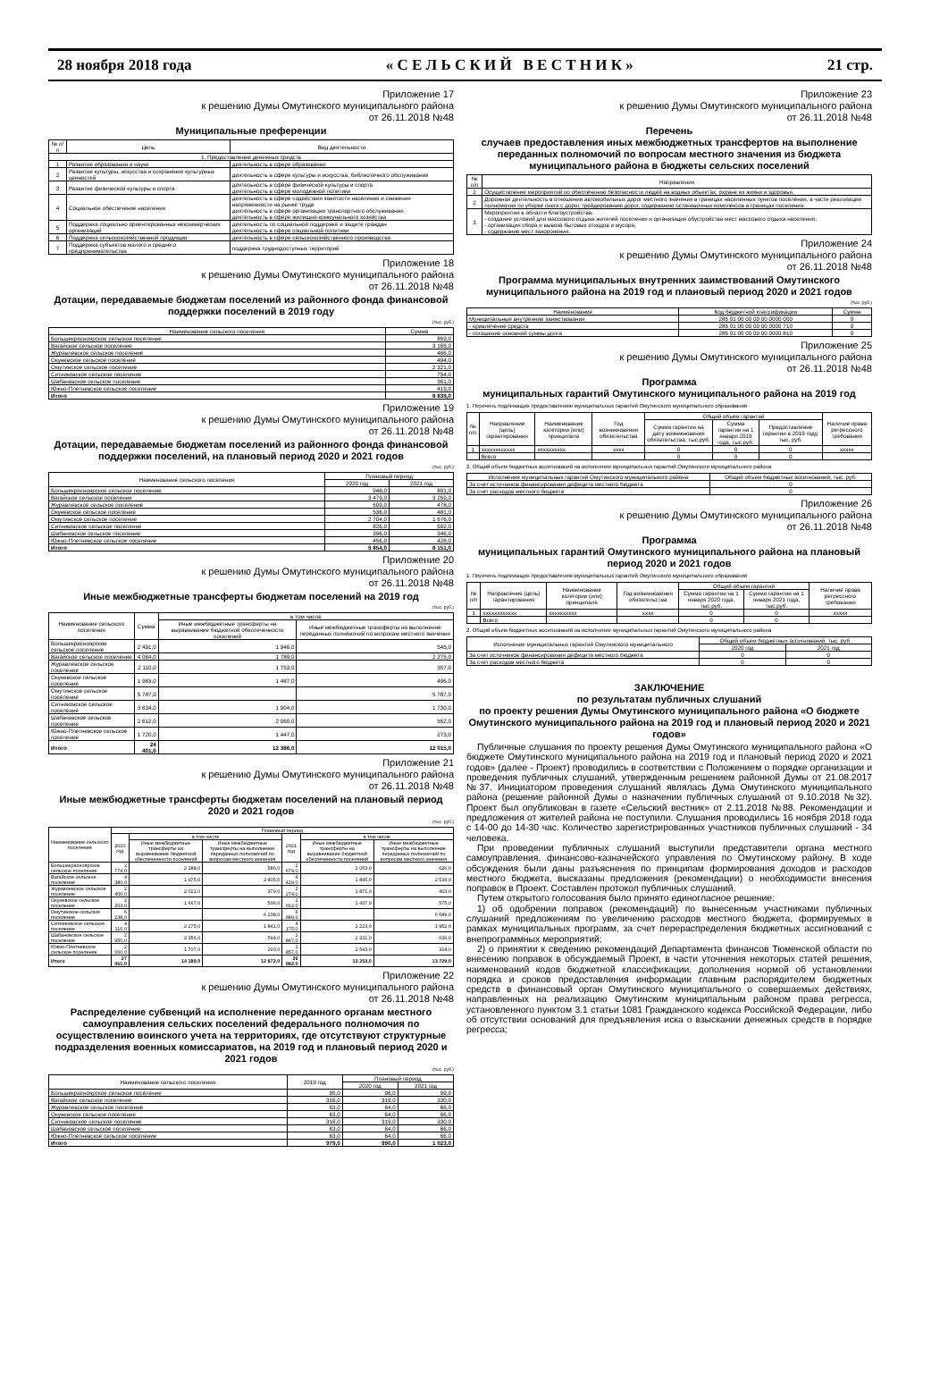28 ноября 2018 года « С Е Л Ь С К И Й В Е С Т Н И К » 21 стр.
Приложение 17
к решению Думы Омутинского муниципального района
от 26.11.2018 №48
Муниципальные преференции
| № п/п | Цель | Вид деятельности |
| --- | --- | --- |
| 1. Предоставление денежных средств | | |
| 1 | Развитие образования и науки | деятельность в сфере образования |
| 2 | Развитие культуры, искусства и сохранение культурных ценностей | деятельность в сфере культуры и искусства, библиотечного обслуживания |
| 3 | Развитие физической культуры и спорта | деятельность в сфере физической культуры и спорта деятельность в сфере молодежной политики |
| 4 | Социальное обеспечение населения | деятельность в сфере содействия занятости населения и снижения напряженности на рынке труда деятельность в сфере организации транспортного обслуживания деятельность в сфере жилищно-коммунального хозяйства |
| 5 | Поддержка социально ориентированных некоммерческих организаций | деятельность по социальной поддержке и защите граждан деятельность в сфере социальной политики |
| 6 | Поддержка сельскохозяйственной продукции | деятельность в сфере сельскохозяйственного производства |
| 7 | Поддержка субъектов малого и среднего предпринимательства | поддержка труднодоступных территорий |
Приложение 18
к решению Думы Омутинского муниципального района
от 26.11.2018 №48
Дотации, передаваемые бюджетам поселений из районного фонда финансовой поддержки поселений в 2019 году
(тыс. руб.)
| Наименование сельского поселения | Сумма |
| --- | --- |
| Большекрасноярское сельское поселение | 859,0 |
| Вагайское сельское поселение | 3 165,0 |
| Журавлевское сельское поселение | 466,0 |
| Окуневское сельское поселение | 494,0 |
| Омутинское сельское поселение | 2 321,0 |
| Ситниковское сельское поселение | 754,0 |
| Шабановское сельское поселение | 361,0 |
| Южно-Плетневское сельское поселение | 419,0 |
| Итого | 8 839,0 |
Приложение 19
к решению Думы Омутинского муниципального района
от 26.11.2018 №48
Дотации, передаваемые бюджетам поселений из районного фонда финансовой поддержки поселений, на плановый период 2020 и 2021 годов
(тыс. руб.)
| Наименование сельского поселения | Плановый период | |
| --- | --- | --- |
| | 2020 год | 2021 год |
| Большекрасноярское сельское поселение | 948,0 | 891,0 |
| Вагайское сельское поселение | 3 479,0 | 3 259,0 |
| Журавлевское сельское поселение | 509,0 | 478,0 |
| Окуневское сельское поселение | 536,0 | 481,0 |
| Омутинское сельское поселение | 2 704,0 | 1 676,0 |
| Ситниковское сельское поселение | 826,0 | 592,0 |
| Шабановское сельское поселение | 396,0 | 346,0 |
| Южно-Плетневское сельское поселение | 456,0 | 428,0 |
| Итого | 9 854,0 | 8 151,0 |
Приложение 20
к решению Думы Омутинского муниципального района
от 26.11.2018 №48
Иные межбюджетные трансферты бюджетам поселений на 2019 год
(тыс. руб.)
| Наименование сельского поселения | Сумма | в том числе | |
| --- | --- | --- | --- |
| | | Иные межбюджетные трансферты на выравнивание бюджетной обеспеченности поселений | Иные межбюджетные трансферты на выполнение переданных полномочий по вопросам местного значения |
| Большекрасноярское сельское поселение | 2 491,0 | 1 946,0 | 545,0 |
| Вагайское сельское поселение | 4 064,0 | 1 789,0 | 2 275,0 |
| Журавлевское сельское поселение | 2 110,0 | 1 753,0 | 357,0 |
| Окуневское сельское поселение | 1 983,0 | 1 487,0 | 496,0 |
| Омутинское сельское поселение | 5 787,0 | | 5 787,0 |
| Ситниковское сельское поселение | 3 634,0 | 1 904,0 | 1 730,0 |
| Шабановское сельское поселение | 2 612,0 | 2 060,0 | 552,0 |
| Южно-Плетневское сельское поселение | 1 720,0 | 1 447,0 | 273,0 |
| Итого | 24 401,0 | 12 386,0 | 12 015,0 |
Приложение 21
к решению Думы Омутинского муниципального района
от 26.11.2018 №48
Иные межбюджетные трансферты бюджетам поселений на плановый период 2020 и 2021 годов
(тыс. руб.)
| Наименование сельского поселения | Плановый период | | | | | |
| --- | --- | --- | --- | --- | --- | --- |
| | 2020 год | в том числе | | 2021 год | в том числе | |
| | | Иные межбюджетные трансферты на выравнивание бюджетной обеспеченности поселений | Иные межбюджетные трансферты на выполнение переданных полномочий по вопросам местного значения | | Иные межбюджетные трансферты на выравнивание бюджетной обеспеченности поселений | Иные межбюджетные трансферты на выполнение переданных полномочий по вопросам местного значения |
| Большекрасноярское сельское поселение | 2 774,0 | 2 188,0 | 586,0 | 2 679,0 | 2 053,0 | 626,0 |
| Вагайское сельское поселение | 4 380,0 | 1 975,0 | 2 405,0 | 4 429,0 | 1 895,0 | 2 534,0 |
| Журавлевское сельское поселение | 2 400,0 | 2 021,0 | 379,0 | 2 274,0 | 1 871,0 | 403,0 |
| Окуневское сельское поселение | 2 203,0 | 1 667,0 | 536,0 | 2 012,0 | 1 437,0 | 575,0 |
| Омутинское сельское поселение | 6 238,0 | | 6 238,0 | 6 689,0 | | 6 689,0 |
| Ситниковское сельское поселение | 4 116,0 | 2 275,0 | 1 841,0 | 4 175,0 | 2 223,0 | 1 952,0 |
| Шабановское сельское поселение | 2 950,0 | 2 356,0 | 594,0 | 2 867,0 | 2 231,0 | 636,0 |
| Южно-Плетневское сельское поселение | 2 000,0 | 1 707,0 | 293,0 | 1 857,0 | 1 543,0 | 314,0 |
| Итого | 27 061,0 | 14 189,0 | 12 872,0 | 26 982,0 | 13 253,0 | 13 729,0 |
Приложение 22
к решению Думы Омутинского муниципального района
от 26.11.2018 №48
Распределение субвенций на исполнение переданного органам местного самоуправления сельских поселений федерального полномочия по осуществлению воинского учета на территориях, где отсутствуют структурные подразделения военных комиссариатов, на 2019 год и плановый период 2020 и 2021 годов
(тыс. руб.)
| Наименование сельского поселения | 2019 год | Плановый период | |
| --- | --- | --- | --- |
| | | 2020 год | 2021 год |
| Большекрасноярское сельское поселение | 95,0 | 96,0 | 99,0 |
| Вагайское сельское поселение | 316,0 | 319,0 | 330,0 |
| Журавлевское сельское поселение | 63,0 | 64,0 | 66,0 |
| Окуневское сельское поселение | 63,0 | 64,0 | 66,0 |
| Ситниковское сельское поселение | 316,0 | 319,0 | 330,0 |
| Шабановское сельское поселение | 63,0 | 64,0 | 66,0 |
| Южно-Плетневское сельское поселение | 63,0 | 64,0 | 66,0 |
| Итого | 979,0 | 990,0 | 1 023,0 |
Приложение 23
к решению Думы Омутинского муниципального района
от 26.11.2018 №48
Перечень
случаев предоставления иных межбюджетных трансфертов на выполнение переданных полномочий по вопросам местного значения из бюджета муниципального района в бюджеты сельских поселений
| № п/п | Направления |
| --- | --- |
| 1 | Осуществление мероприятий по обеспечению безопасности людей на водных объектах, охране их жизни и здоровья. |
| 2 | Дорожная деятельность в отношении автомобильных дорог местного значения в границах населенных пунктов поселения, в части реализации полномочия по уборке снега с дорог, грейдированию дорог, содержанию остановочных комплексов в границах поселения. |
| 3 | Мероприятия в области благоустройства: - создание условий для массового отдыха жителей поселения и организация обустройства мест массового отдыха населения; - организация сбора и вывоза бытовых отходов и мусора; - содержание мест захоронения. |
Приложение 24
к решению Думы Омутинского муниципального района
от 26.11.2018 №48
Программа муниципальных внутренних заимствований Омутинского муниципального района на 2019 год и плановый период 2020 и 2021 годов
(тыс. руб.)
| Наименование | Код бюджетной классификации | Сумма |
| --- | --- | --- |
| Муниципальные внутренние заимствования | 285 01 00 00 00 00 0000 000 | 0 |
| - привлечение средств | 285 01 00 00 00 00 0000 710 | 0 |
| - погашение основной суммы долга | 285 01 00 00 00 00 0000 810 | 0 |
Приложение 25
к решению Думы Омутинского муниципального района
от 26.11.2018 №48
Программа
муниципальных гарантий Омутинского муниципального района на 2019 год
1. Перечень подлежащих предоставлению муниципальных гарантий Омутинского муниципального образования
| № п/п | Направление (цель) гарантирования | Наименование категории (или) принципала | Год возникновения обязательства | Общий объем гарантий | | | Наличие права регрессного требования |
| --- | --- | --- | --- | --- | --- | --- | --- |
| | | | | Сумма гарантии на дату возникновения обязательства, тыс.руб. | Сумма гарантии на 1 января 2019 года, тыс.руб. | Предоставление гарантии в 2019 году, тыс. руб. | |
| 1 | xxxxxxxxxxxx | xxxxxxxxxx | xxxx | 0 | 0 | 0 | xxxxx |
| | Всего | | | 0 | 0 | 0 | |
2. Общий объем бюджетных ассигнований на исполнение муниципальных гарантий Омутинского муниципального района
| Исполнение муниципальных гарантий Омутинского муниципального района | Общий объем бюджетных ассигнований, тыс. руб. |
| --- | --- |
| За счет источников финансирования дефицита местного бюджета | 0 |
| За счет расходов местного бюджета | 0 |
Приложение 26
к решению Думы Омутинского муниципального района
от 26.11.2018 №48
Программа
муниципальных гарантий Омутинского муниципального района на плановый период 2020 и 2021 годов
1. Перечень подлежащих предоставлению муниципальных гарантий Омутинского муниципального образования
| № п/п | Направление (цель) гарантирования | Наименование категории (или) принципала | Год возникновения обязательства | Общий объем гарантий | | Наличие права регрессного требования |
| --- | --- | --- | --- | --- | --- | --- |
| | | | | Сумма гарантии на 1 января 2020 года, тыс.руб. | Сумма гарантии на 1 января 2021 года, тыс.руб. | |
| 1 | xxxxxxxxxxxx | xxxxxxxxxx | xxxx | 0 | 0 | xxxxx |
| | Всего | | | 0 | 0 | |
2. Общий объем бюджетных ассигнований на исполнение муниципальных гарантий Омутинского муниципального района
| Исполнение муниципальных гарантий Омутинского муниципального | Общий объем бюджетных ассигнований, тыс. руб. | |
| --- | --- | --- |
| | 2020 год | 2021 год |
| За счет источников финансирования дефицита местного бюджета | 0 | 0 |
| За счет расходов местного бюджета | 0 | 0 |
ЗАКЛЮЧЕНИЕ
по результатам публичных слушаний
по проекту решения Думы Омутинского муниципального района «О бюджете Омутинского муниципального района на 2019 год и плановый период 2020 и 2021 годов»
Публичные слушания по проекту решения Думы Омутинского муниципального района «О бюджете Омутинского муниципального района на 2019 год и плановый период 2020 и 2021 годов» (далее - Проект) проводились в соответствии с Положением о порядке организации и проведения публичных слушаний, утвержденным решением районной Думы от 21.08.2017 №37. Инициатором проведения слушаний являлась Дума Омутинского муниципального района (решение районной Думы о назначении публичных слушаний от 9.10.2018 №32). Проект был опубликован в газете «Сельский вестник» от 2.11.2018 №88. Рекомендации и предложения от жителей района не поступили. Слушания проводились 16 ноября 2018 года с 14-00 до 14-30 час. Количество зарегистрированных участников публичных слушаний - 34 человека.
При проведении публичных слушаний выступили представители органа местного самоуправления, финансово-казначейского управления по Омутинскому району. В ходе обсуждения были даны разъяснения по принципам формирования доходов и расходов местного бюджета, высказаны предложения (рекомендации) о необходимости внесения поправок в Проект. Составлен протокол публичных слушаний.
Путем открытого голосования было принято единогласное решение:
1) об одобрении поправок (рекомендаций) по вынесенным участниками публичных слушаний предложениям по увеличению расходов местного бюджета, формируемых в рамках муниципальных программ, за счет перераспределения бюджетных ассигнований с внепрограммных мероприятий;
2) о принятии к сведению рекомендаций Департамента финансов Тюменской области по внесению поправок в обсуждаемый Проект, в части уточнения некоторых статей решения, наименований кодов бюджетной классификации, дополнения нормой об установлении порядка и сроков предоставления информации главным распорядителем бюджетных средств в финансовый орган Омутинского муниципального о совершаемых действиях, направленных на реализацию Омутинским муниципальным районом права регресса, установленного пунктом 3.1 статьи 1081 Гражданского кодекса Российской Федерации, либо об отсутствии оснований для предъявления иска о взыскании денежных средств в порядке регресса;